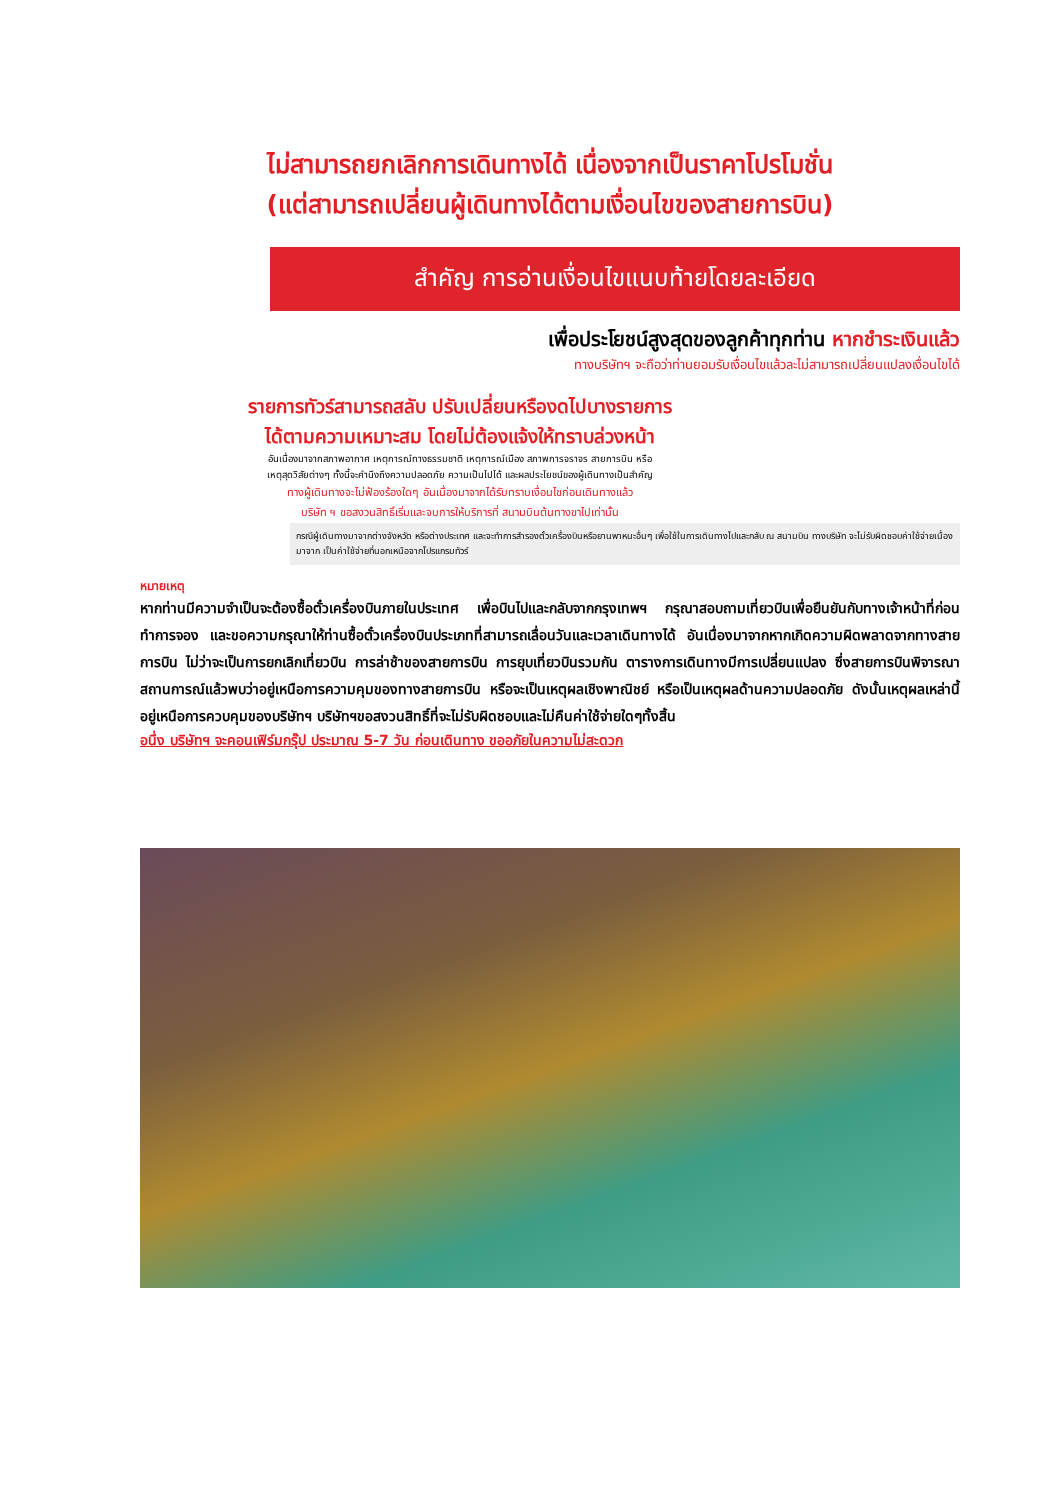ไม่สามารถยกเลิกการเดินทางได้ เนื่องจากเป็นราคาโปรโมชั่น
(แต่สามารถเปลี่ยนผู้เดินทางได้ตามเงื่อนไขของสายการบิน)
สำคัญ การอ่านเงื่อนไขแนบท้ายโดยละเอียด
เพื่อประโยชน์สูงสุดของลูกค้าทุกท่าน หากชำระเงินแล้ว
ทางบริษัทฯ จะถือว่าท่านยอมรับเงื่อนไขแล้วละไม่สามารถเปลี่ยนแปลงเงื่อนไขได้
รายการทัวร์สามารถสลับ ปรับเปลี่ยนหรืองดไปบางรายการ
ได้ตามความเหมาะสม โดยไม่ต้องแจ้งให้ทราบล่วงหน้า
อันเนื่องมาจากสภาพอากาศ เหตุการณ์ทางธรรมชาติ เหตุการณ์เมือง สภาพการจราจร สายการบิน หรือ
เหตุสุดวิสัยต่างๆ ทั้งนี้จะคำนึงถึงความปลอดภัย ความเป็นไปได้ และผลประโยชน์ของผู้เดินทางเป็นสำคัญ
ทางผู้เดินทางจะไม่ฟ้องร้องใดๆ อันเนื่องมาจากได้รับทราบเงื่อนไขก่อนเดินทางแล้ว
บริษัท ฯ ขอสงวนสิทธิ์เริ่มและจบการให้บริการที่ สนามบินต้นทางขาไปเท่านั้น
กรณีผู้เดินทางมาจากต่างจังหวัด หรือต่างประเทศ และจะทำการสำรองตั๋วเครื่องบินหรือยานพาหนะอื่นๆ เพื่อใช้ในการเดินทางไปและกลับ ณ สนามบิน ทางบริษัท จะไม่รับผิดชอบค่าใช้จ่ายเนื่องมาจาก เป็นค่าใช้จ่ายที่นอกเหนือจากโปรแกรมทัวร์
หมายเหตุ
หากท่านมีความจำเป็นจะต้องซื้อตั๋วเครื่องบินภายในประเทศ เพื่อบินไปและกลับจากกรุงเทพฯ กรุณาสอบถามเที่ยวบินเพื่อยืนยันกับทางเจ้าหน้าที่ก่อนทำการจอง และขอความกรุณาให้ท่านซื้อตั๋วเครื่องบินประเภทที่สามารถเลื่อนวันและเวลาเดินทางได้ อันเนื่องมาจากหากเกิดความผิดพลาดจากทางสายการบิน ไม่ว่าจะเป็นการยกเลิกเที่ยวบิน การล่าช้าของสายการบิน การยุบเที่ยวบินรวมกัน ตารางการเดินทางมีการเปลี่ยนแปลง ซึ่งสายการบินพิจารณาสถานการณ์แล้วพบว่าอยู่เหนือการความคุมของทางสายการบิน หรือจะเป็นเหตุผลเชิงพาณิชย์ หรือเป็นเหตุผลด้านความปลอดภัย ดังนั้นเหตุผลเหล่านี้อยู่เหนือการควบคุมของบริษัทฯ บริษัทฯขอสงวนสิทธิ์ที่จะไม่รับผิดชอบและไม่คืนค่าใช้จ่ายใดๆทั้งสิ้น
อนึ่ง บริษัทฯ จะคอนเฟิร์มกรุ๊ป ประมาณ 5-7 วัน ก่อนเดินทาง ขออภัยในความไม่สะดวก